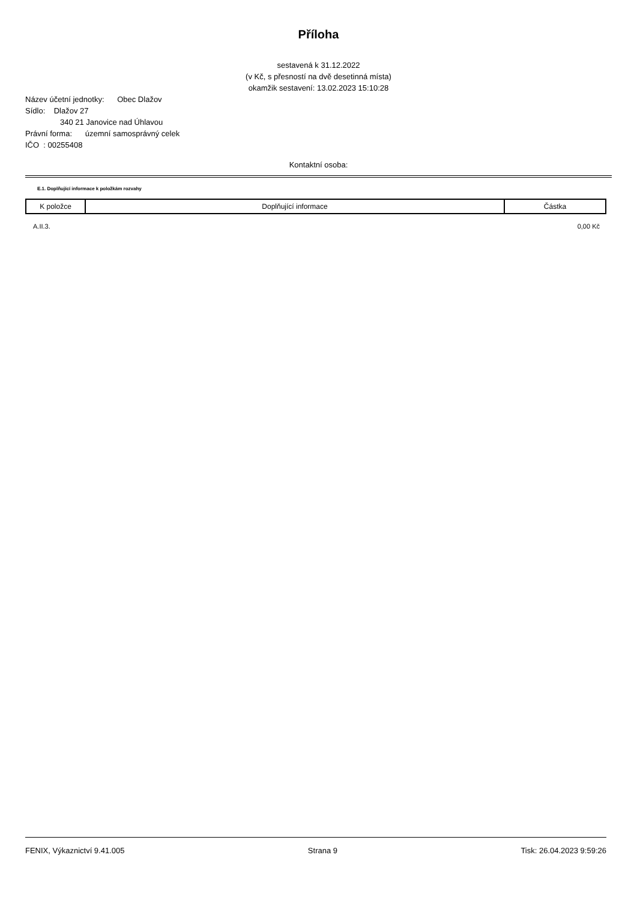Příloha
sestavená k 31.12.2022
(v Kč, s přesností na dvě desetinná místa)
okamžik sestavení: 13.02.2023 15:10:28
Název účetní jednotky: Obec Dlažov
Sídlo: Dlažov 27
340 21 Janovice nad Úhlavou
Právní forma: územní samosprávný celek
IČO : 00255408
Kontaktní osoba:
E.1. Doplňující informace k položkám rozvahy
| K položce | Doplňující informace | Částka |
| --- | --- | --- |
| A.II.3. | | 0,00 Kč |
FENIX, Výkaznictví 9.41.005 Strana 9 Tisk: 26.04.2023 9:59:26